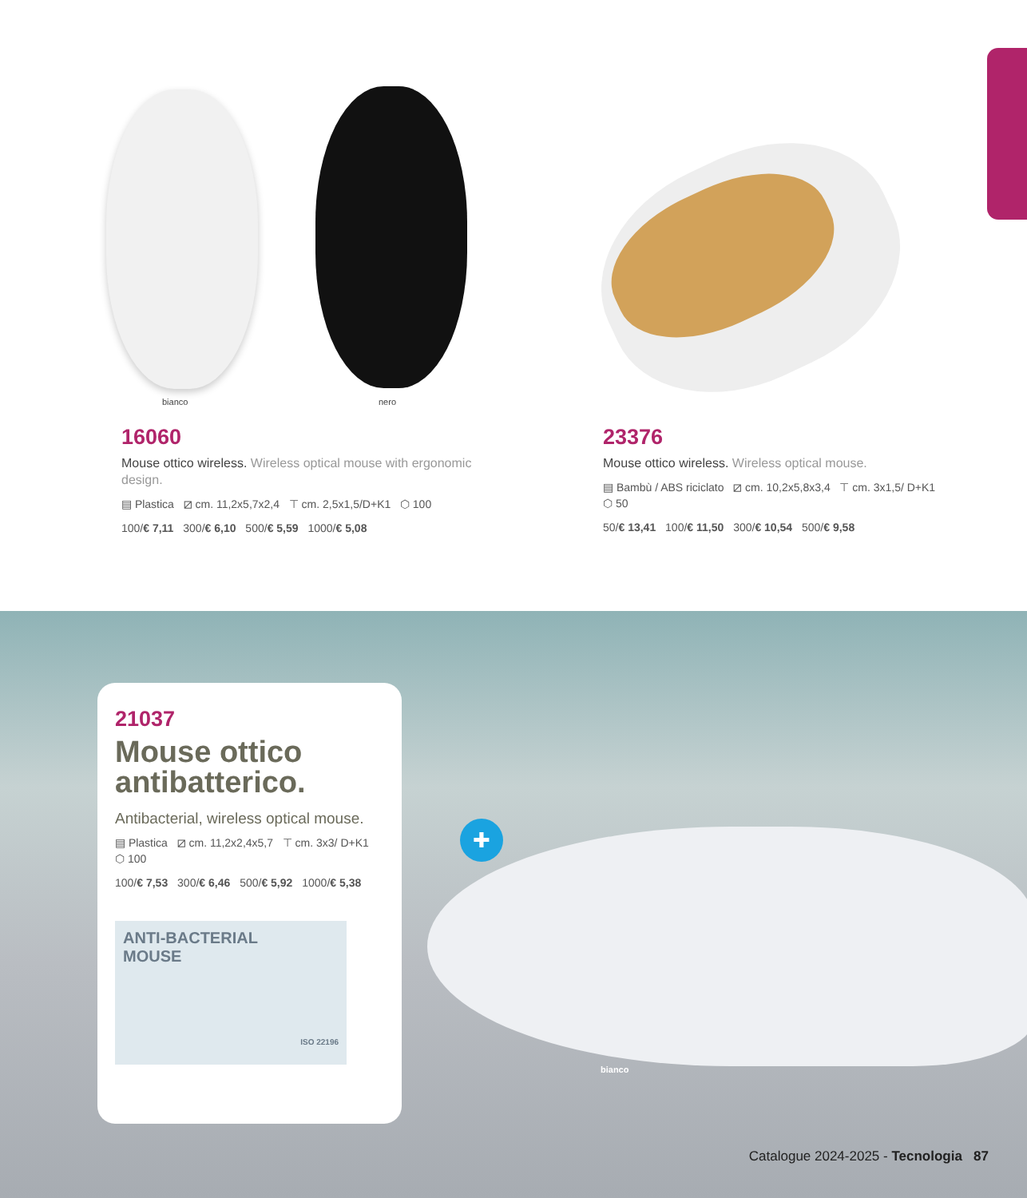bianco nero
16060
Mouse ottico wireless. Wireless optical mouse with ergonomic design.
▤ Plastica ⧄ cm. 11,2x5,7x2,4 ⊤ cm. 2,5x1,5/D+K1 ⬡ 100
100/€ 7,11 300/€ 6,10 500/€ 5,59 1000/€ 5,08
23376
Mouse ottico wireless. Wireless optical mouse.
▤ Bambù / ABS riciclato ⧄ cm. 10,2x5,8x3,4 ⊤ cm. 3x1,5/ D+K1 ⬡ 50
50/€ 13,41 100/€ 11,50 300/€ 10,54 500/€ 9,58
✚
bianco
21037
Mouse ottico antibatterico.
Antibacterial, wireless optical mouse.
▤ Plastica ⧄ cm. 11,2x2,4x5,7 ⊤ cm. 3x3/ D+K1 ⬡ 100
100/€ 7,53 300/€ 6,46 500/€ 5,92 1000/€ 5,38
ANTI-BACTERIAL
MOUSE
ISO 22196
Catalogue 2024-2025 - Tecnologia 87